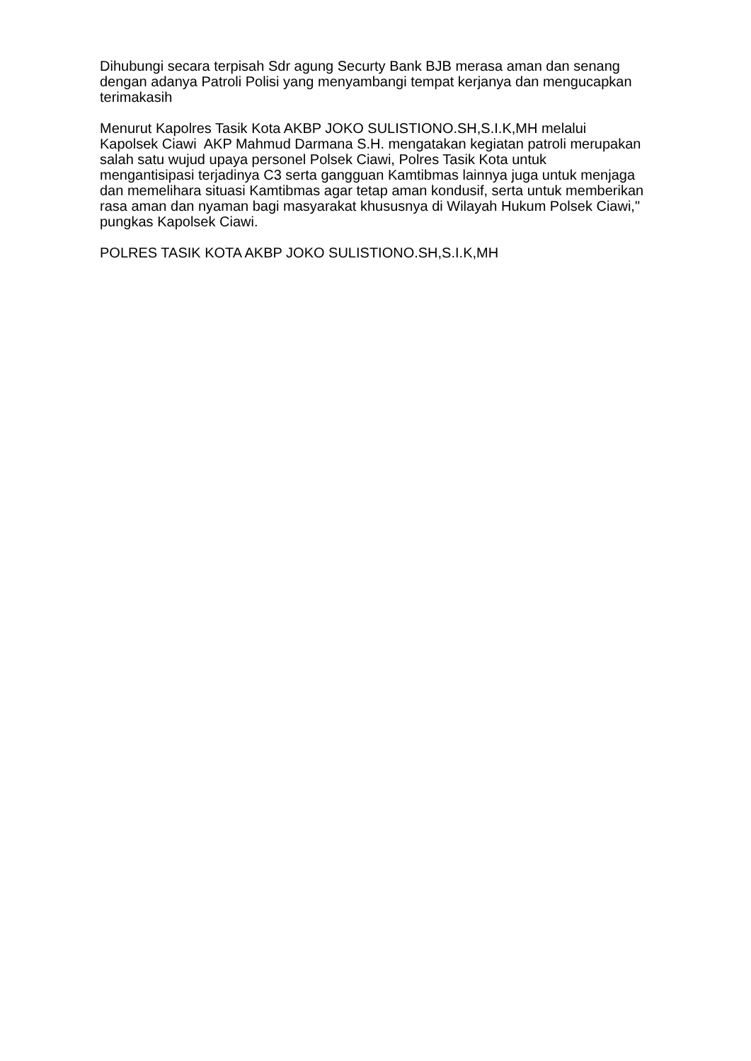Dihubungi secara terpisah Sdr agung Securty Bank BJB merasa aman dan senang dengan adanya Patroli Polisi yang menyambangi tempat kerjanya dan mengucapkan terimakasih
Menurut Kapolres Tasik Kota AKBP JOKO SULISTIONO.SH,S.I.K,MH melalui Kapolsek Ciawi AKP Mahmud Darmana S.H. mengatakan kegiatan patroli merupakan salah satu wujud upaya personel Polsek Ciawi, Polres Tasik Kota untuk mengantisipasi terjadinya C3 serta gangguan Kamtibmas lainnya juga untuk menjaga dan memelihara situasi Kamtibmas agar tetap aman kondusif, serta untuk memberikan rasa aman dan nyaman bagi masyarakat khususnya di Wilayah Hukum Polsek Ciawi," pungkas Kapolsek Ciawi.
POLRES TASIK KOTA AKBP JOKO SULISTIONO.SH,S.I.K,MH